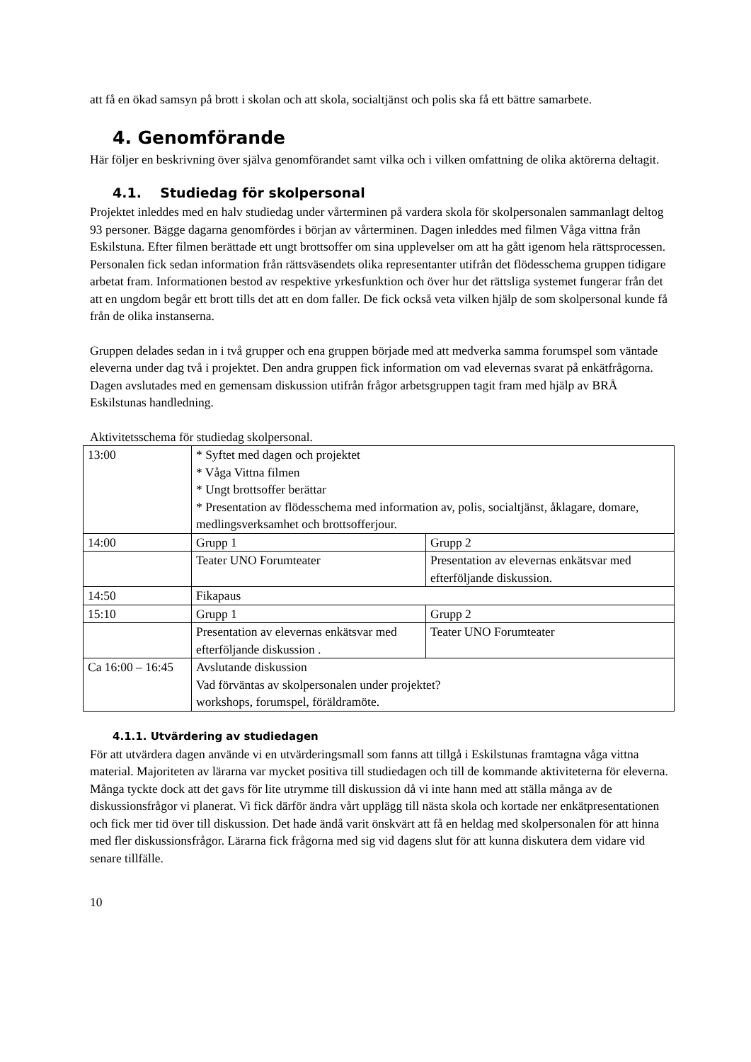att få en ökad samsyn på brott i skolan och att skola, socialtjänst och polis ska få ett bättre samarbete.
4. Genomförande
Här följer en beskrivning över själva genomförandet samt vilka och i vilken omfattning de olika aktörerna deltagit.
4.1. Studiedag för skolpersonal
Projektet inleddes med en halv studiedag under vårterminen på vardera skola för skolpersonalen sammanlagt deltog 93 personer. Bägge dagarna genomfördes i början av vårterminen. Dagen inleddes med filmen Våga vittna från Eskilstuna. Efter filmen berättade ett ungt brottsoffer om sina upplevelser om att ha gått igenom hela rättsprocessen. Personalen fick sedan information från rättsväsendets olika representanter utifrån det flödesschema gruppen tidigare arbetat fram. Informationen bestod av respektive yrkesfunktion och över hur det rättsliga systemet fungerar från det att en ungdom begår ett brott tills det att en dom faller. De fick också veta vilken hjälp de som skolpersonal kunde få från de olika instanserna.
Gruppen delades sedan in i två grupper och ena gruppen började med att medverka samma forumspel som väntade eleverna under dag två i projektet. Den andra gruppen fick information om vad elevernas svarat på enkätfrågorna. Dagen avslutades med en gemensam diskussion utifrån frågor arbetsgruppen tagit fram med hjälp av BRÅ Eskilstunas handledning.
Aktivitetsschema för studiedag skolpersonal.
| 13:00 | * Syftet med dagen och projektet * Våga Vittna filmen * Ungt brottsoffer berättar * Presentation av flödesschema med information av, polis, socialtjänst, åklagare, domare, medlingsverksamhet och brottsofferjour. | |
| 14:00 | Grupp 1 | Grupp 2 |
| | Teater UNO Forumteater | Presentation av elevernas enkätsvar med efterföljande diskussion. |
| 14:50 | Fikapaus | |
| 15:10 | Grupp 1 | Grupp 2 |
| | Presentation av elevernas enkätsvar med efterföljande diskussion . | Teater UNO Forumteater |
| Ca 16:00 – 16:45 | Avslutande diskussion Vad förväntas av skolpersonalen under projektet? workshops, forumspel, föräldramöte. | |
4.1.1. Utvärdering av studiedagen
För att utvärdera dagen använde vi en utvärderingsmall som fanns att tillgå i Eskilstunas framtagna våga vittna material. Majoriteten av lärarna var mycket positiva till studiedagen och till de kommande aktiviteterna för eleverna. Många tyckte dock att det gavs för lite utrymme till diskussion då vi inte hann med att ställa många av de diskussionsfrågor vi planerat. Vi fick därför ändra vårt upplägg till nästa skola och kortade ner enkätpresentationen och fick mer tid över till diskussion. Det hade ändå varit önskvärt att få en heldag med skolpersonalen för att hinna med fler diskussionsfrågor. Lärarna fick frågorna med sig vid dagens slut för att kunna diskutera dem vidare vid senare tillfälle.
10